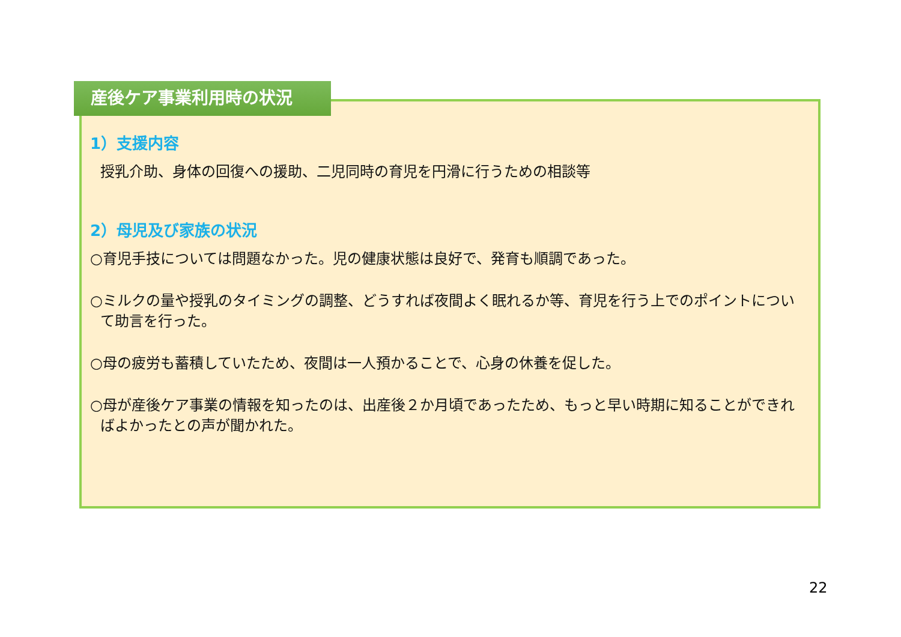産後ケア事業利用時の状況
1）支援内容
授乳介助、身体の回復への援助、二児同時の育児を円滑に行うための相談等
2）母児及び家族の状況
○育児手技については問題なかった。児の健康状態は良好で、発育も順調であった。
○ミルクの量や授乳のタイミングの調整、どうすれば夜間よく眠れるか等、育児を行う上でのポイントについて助言を行った。
○母の疲労も蓄積していたため、夜間は一人預かることで、心身の休養を促した。
○母が産後ケア事業の情報を知ったのは、出産後２か月頃であったため、もっと早い時期に知ることができればよかったとの声が聞かれた。
22